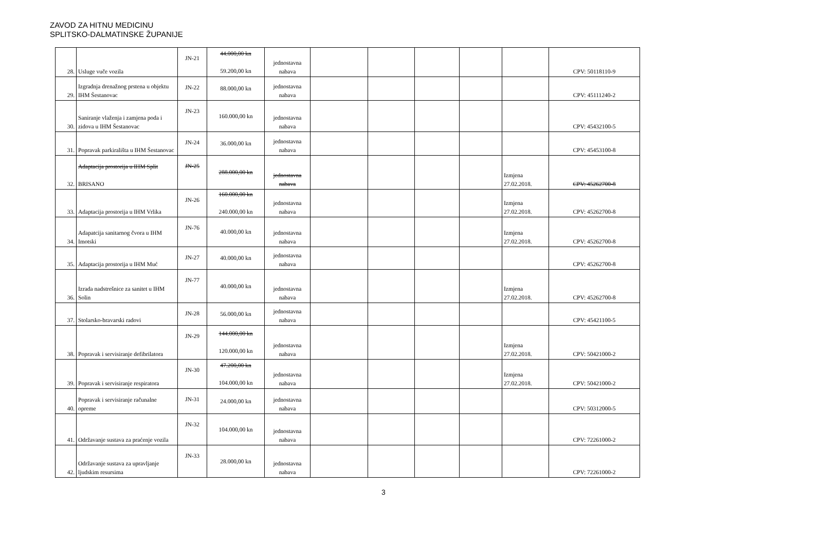ZAVOD ZA HITNU MEDICINU
SPLITSKO-DALMATINSKE ŽUPANIJE
| 28. | Usluge vuče vozila | JN-21 | 44.000,00 kn 59.200,00 kn | jednostavna nabava | | | | | | CPV: 50118110-9 |
| 29. | Izgradnja drenažnog prstena u objektu IHM Šestanovac | JN-22 | 88.000,00 kn | jednostavna nabava | | | | | | CPV: 45111240-2 |
| 30. | Saniranje vlaženja i zamjena poda i zidova u IHM Šestanovac | JN-23 | 160.000,00 kn | jednostavna nabava | | | | | | CPV: 45432100-5 |
| 31. | Popravak parkirališta u IHM Šestanovac | JN-24 | 36.000,00 kn | jednostavna nabava | | | | | | CPV: 45453100-8 |
| 32. | Adaptacija prostorija u IHM Split BRISANO | JN-25 | 288.000,00 kn | jednostavna nabava | | | | | Izmjena 27.02.2018. | CPV: 45262700-8 |
| 33. | Adaptacija prostorija u IHM Vrlika | JN-26 | 160.000,00 kn 240.000,00 kn | jednostavna nabava | | | | | Izmjena 27.02.2018. | CPV: 45262700-8 |
| 34. | Adapatcija sanitarnog čvora u IHM Imotski | JN-76 | 40.000,00 kn | jednostavna nabava | | | | | Izmjena 27.02.2018. | CPV: 45262700-8 |
| 35. | Adaptacija prostorija u IHM Muć | JN-27 | 40.000,00 kn | jednostavna nabava | | | | | | CPV: 45262700-8 |
| 36. | Izrada nadstrešnice za sanitet u IHM Solin | JN-77 | 40.000,00 kn | jednostavna nabava | | | | | Izmjena 27.02.2018. | CPV: 45262700-8 |
| 37. | Stolarsko-bravarski radovi | JN-28 | 56.000,00 kn | jednostavna nabava | | | | | | CPV: 45421100-5 |
| 38. | Popravak i servisiranje defibrilatora | JN-29 | 144.000,00 kn 120.000,00 kn | jednostavna nabava | | | | | Izmjena 27.02.2018. | CPV: 50421000-2 |
| 39. | Popravak i servisiranje respiratora | JN-30 | 47.200,00 kn 104.000,00 kn | jednostavna nabava | | | | | Izmjena 27.02.2018. | CPV: 50421000-2 |
| 40. | Popravak i servisiranje računalne opreme | JN-31 | 24.000,00 kn | jednostavna nabava | | | | | | CPV: 50312000-5 |
| 41. | Održavanje sustava za praćenje vozila | JN-32 | 104.000,00 kn | jednostavna nabava | | | | | | CPV: 72261000-2 |
| 42. | Održavanje sustava za upravljanje ljudskim resursima | JN-33 | 28.000,00 kn | jednostavna nabava | | | | | | CPV: 72261000-2 |
3